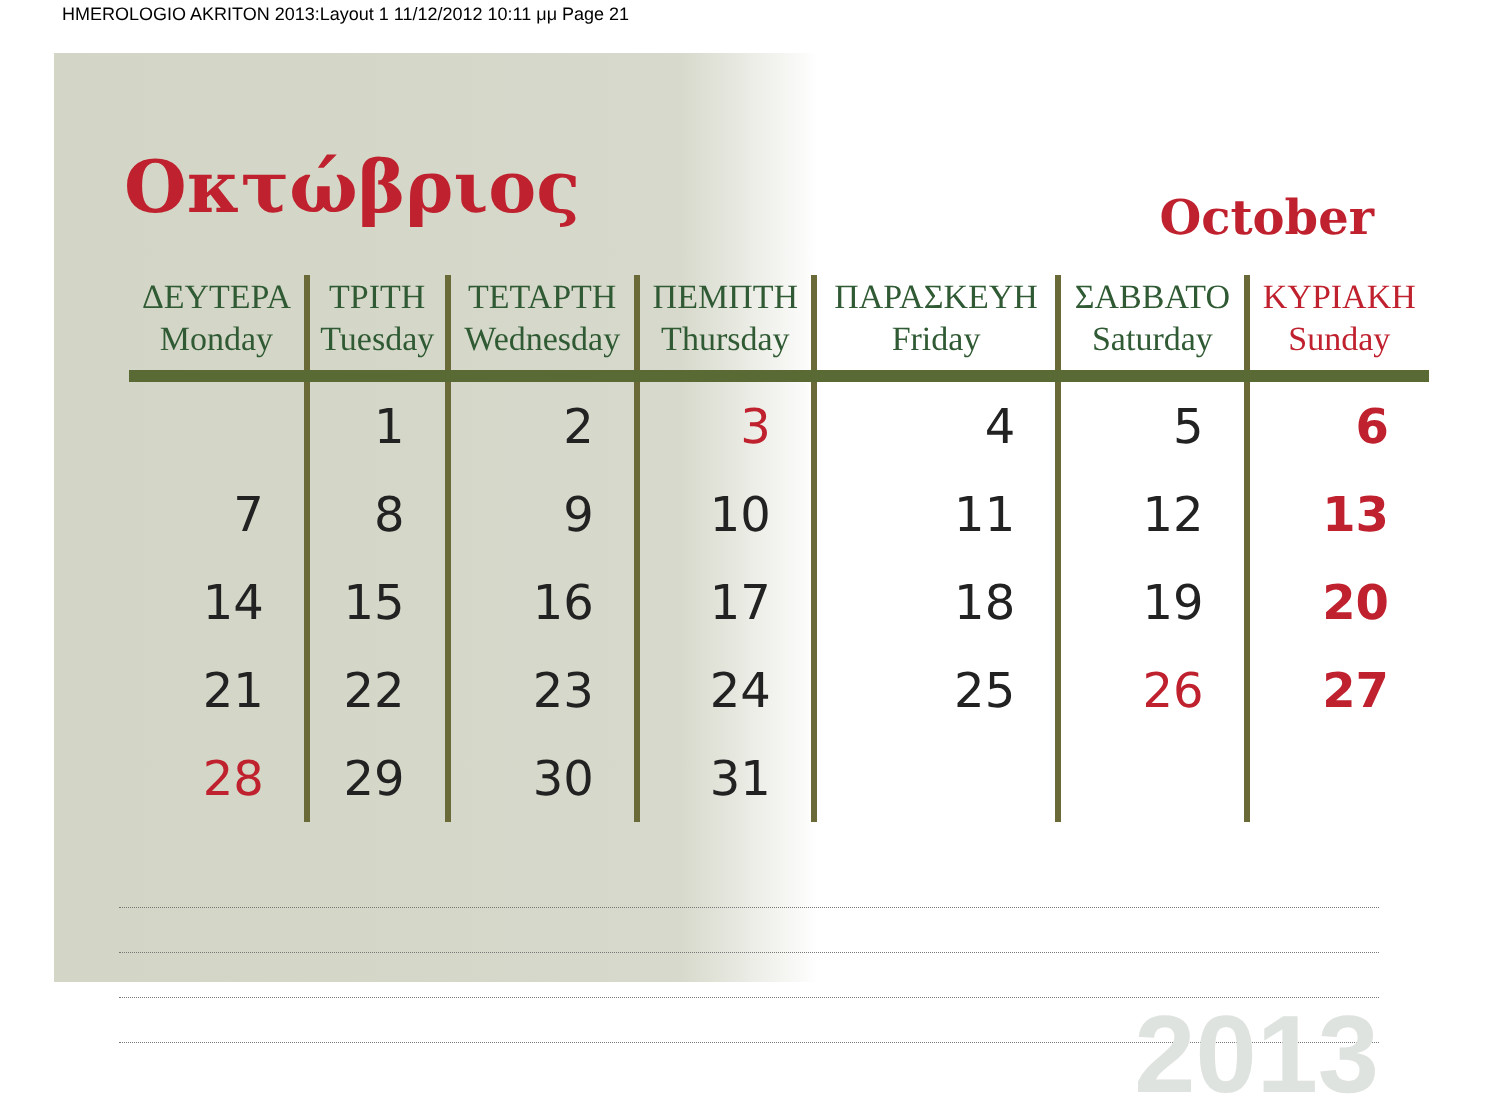HMEROLOGIO AKRITON 2013:Layout 1 11/12/2012 10:11 μμ Page 21
Οκτώβριος
October
| ΔΕΥΤΕΡΑ Monday | ΤΡΙΤΗ Tuesday | ΤΕΤΑΡΤΗ Wednesday | ΠΕΜΠΤΗ Thursday | ΠΑΡΑΣΚΕΥΗ Friday | ΣΑΒΒΑΤΟ Saturday | ΚΥΡΙΑΚΗ Sunday |
| --- | --- | --- | --- | --- | --- | --- |
| | 1 | 2 | 3 | 4 | 5 | 6 |
| 7 | 8 | 9 | 10 | 11 | 12 | 13 |
| 14 | 15 | 16 | 17 | 18 | 19 | 20 |
| 21 | 22 | 23 | 24 | 25 | 26 | 27 |
| 28 | 29 | 30 | 31 | | | |
2013